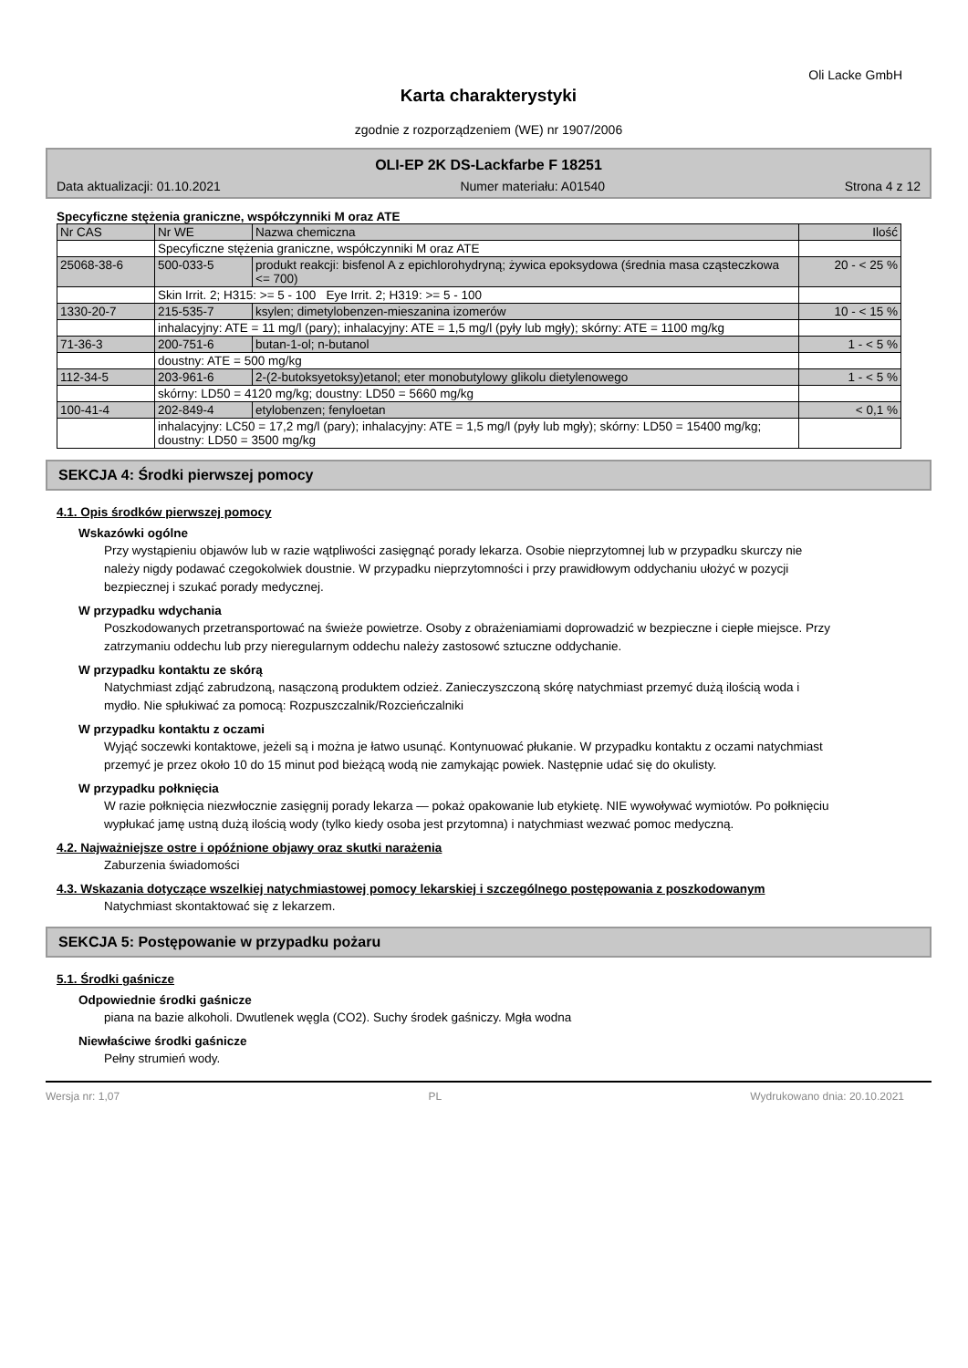Oli Lacke GmbH
Karta charakterystyki
zgodnie z rozporządzeniem (WE) nr 1907/2006
OLI-EP 2K DS-Lackfarbe F 18251
Data aktualizacji: 01.10.2021 Numer materiału: A01540 Strona 4 z 12
Specyficzne stężenia graniczne, współczynniki M oraz ATE
| Nr CAS | Nr WE | Nazwa chemiczna | Ilość |
| | Specyficzne stężenia graniczne, współczynniki M oraz ATE | | |
| 25068-38-6 | 500-033-5 | produkt reakcji: bisfenol A z epichlorohydryną; żywica epoksydowa (średnia masa cząsteczkowa <= 700) | 20 - < 25 % |
| | Skin Irrit. 2; H315: >= 5 - 100 Eye Irrit. 2; H319: >= 5 - 100 | | |
| 1330-20-7 | 215-535-7 | ksylen; dimetylobenzen-mieszanina izomerów | 10 - < 15 % |
| | inhalacyjny: ATE = 11 mg/l (pary); inhalacyjny: ATE = 1,5 mg/l (pyły lub mgły); skórny: ATE = 1100 mg/kg | | |
| 71-36-3 | 200-751-6 | butan-1-ol; n-butanol | 1 - < 5 % |
| | doustny: ATE = 500 mg/kg | | |
| 112-34-5 | 203-961-6 | 2-(2-butoksyetoksy)etanol; eter monobutylowy glikolu dietylenowego | 1 - < 5 % |
| | skórny: LD50 = 4120 mg/kg; doustny: LD50 = 5660 mg/kg | | |
| 100-41-4 | 202-849-4 | etylobenzen; fenyloetan | < 0,1 % |
| | inhalacyjny: LC50 = 17,2 mg/l (pary); inhalacyjny: ATE = 1,5 mg/l (pyły lub mgły); skórny: LD50 = 15400 mg/kg; doustny: LD50 = 3500 mg/kg | | |
SEKCJA 4: Środki pierwszej pomocy
4.1. Opis środków pierwszej pomocy
Wskazówki ogólne
Przy wystąpieniu objawów lub w razie wątpliwości zasięgnąć porady lekarza. Osobie nieprzytomnej lub w przypadku skurczy nie należy nigdy podawać czegokolwiek doustnie. W przypadku nieprzytomności i przy prawidłowym oddychaniu ułożyć w pozycji bezpiecznej i szukać porady medycznej.
W przypadku wdychania
Poszkodowanych przetransportować na świeże powietrze. Osoby z obrażeniamiami doprowadzić w bezpieczne i ciepłe miejsce. Przy zatrzymaniu oddechu lub przy nieregularnym oddechu należy zastosowć sztuczne oddychanie.
W przypadku kontaktu ze skórą
Natychmiast zdjąć zabrudzoną, nasączoną produktem odzież. Zanieczyszczoną skórę natychmiast przemyć dużą ilością woda i mydło. Nie spłukiwać za pomocą: Rozpuszczalnik/Rozcieńczalniki
W przypadku kontaktu z oczami
Wyjąć soczewki kontaktowe, jeżeli są i można je łatwo usunąć. Kontynuować płukanie. W przypadku kontaktu z oczami natychmiast przemyć je przez około 10 do 15 minut pod bieżącą wodą nie zamykając powiek. Następnie udać się do okulisty.
W przypadku połknięcia
W razie połknięcia niezwłocznie zasięgnij porady lekarza — pokaż opakowanie lub etykietę. NIE wywoływać wymiotów. Po połknięciu wypłukać jamę ustną dużą ilością wody (tylko kiedy osoba jest przytomna) i natychmiast wezwać pomoc medyczną.
4.2. Najważniejsze ostre i opóźnione objawy oraz skutki narażenia
Zaburzenia świadomości
4.3. Wskazania dotyczące wszelkiej natychmiastowej pomocy lekarskiej i szczególnego postępowania z poszkodowanym
Natychmiast skontaktować się z lekarzem.
SEKCJA 5: Postępowanie w przypadku pożaru
5.1. Środki gaśnicze
Odpowiednie środki gaśnicze
piana na bazie alkoholi. Dwutlenek węgla (CO2). Suchy środek gaśniczy. Mgła wodna
Niewłaściwe środki gaśnicze
Pełny strumień wody.
Wersja nr: 1,07 PL Wydrukowano dnia: 20.10.2021